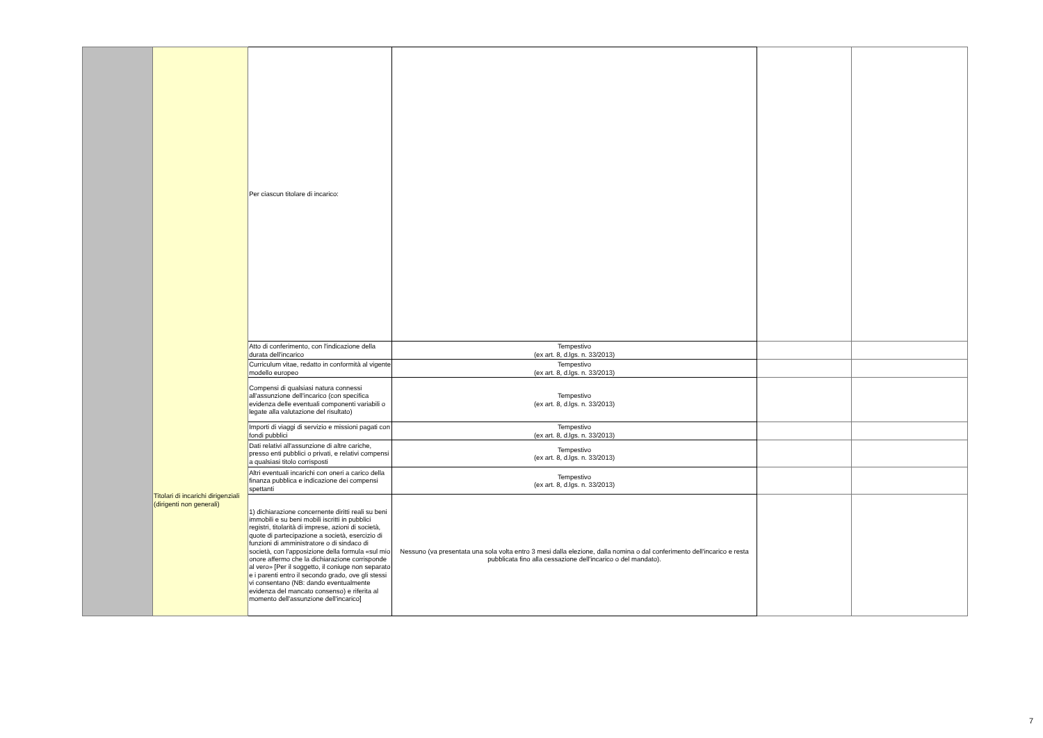| | Titolari di incarichi dirigenziali (dirigenti non generali) | Per ciascun titolare di incarico: | | | |
| | | Atto di conferimento, con l'indicazione della durata dell'incarico | Tempestivo (ex art. 8, d.lgs. n. 33/2013) | | |
| | | Curriculum vitae, redatto in conformità al vigente modello europeo | Tempestivo (ex art. 8, d.lgs. n. 33/2013) | | |
| | | Compensi di qualsiasi natura connessi all'assunzione dell'incarico (con specifica evidenza delle eventuali componenti variabili o legate alla valutazione del risultato) | Tempestivo (ex art. 8, d.lgs. n. 33/2013) | | |
| | | Importi di viaggi di servizio e missioni pagati con fondi pubblici | Tempestivo (ex art. 8, d.lgs. n. 33/2013) | | |
| | | Dati relativi all'assunzione di altre cariche, presso enti pubblici o privati, e relativi compensi a qualsiasi titolo corrisposti | Tempestivo (ex art. 8, d.lgs. n. 33/2013) | | |
| | | Altri eventuali incarichi con oneri a carico della finanza pubblica e indicazione dei compensi spettanti | Tempestivo (ex art. 8, d.lgs. n. 33/2013) | | |
| | | 1) dichiarazione concernente diritti reali su beni immobili e su beni mobili iscritti in pubblici registri, titolarità di imprese, azioni di società, quote di partecipazione a società, esercizio di funzioni di amministratore o di sindaco di società, con l'apposizione della formula «sul mio onore affermo che la dichiarazione corrisponde al vero» [Per il soggetto, il coniuge non separato e i parenti entro il secondo grado, ove gli stessi vi consentano (NB: dando eventualmente evidenza del mancato consenso) e riferita al momento dell'assunzione dell'incarico] | Nessuno (va presentata una sola volta entro 3 mesi dalla elezione, dalla nomina o dal conferimento dell'incarico e resta pubblicata fino alla cessazione dell'incarico o del mandato). | | |
7